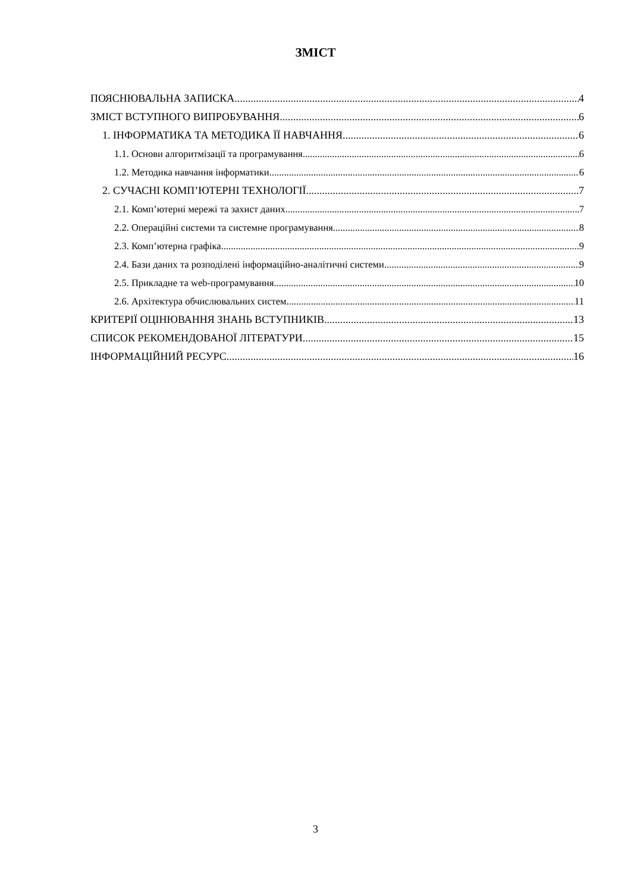ЗМІСТ
ПОЯСНЮВАЛЬНА ЗАПИСКА 4
ЗМІСТ ВСТУПНОГО ВИПРОБУВАННЯ 6
1. ІНФОРМАТИКА ТА МЕТОДИКА ЇЇ НАВЧАННЯ 6
1.1. Основи алгоритмізації та програмування 6
1.2. Методика навчання інформатики 6
2. СУЧАСНІ КОМП’ЮТЕРНІ ТЕХНОЛОГІЇ 7
2.1. Комп’ютерні мережі та захист даних 7
2.2. Операційні системи та системне програмування 8
2.3. Комп’ютерна графіка 9
2.4. Бази даних та розподілені інформаційно-аналітичні системи 9
2.5. Прикладне та web-програмування 10
2.6. Архітектура обчислювальних систем 11
КРИТЕРІЇ ОЦІНЮВАННЯ ЗНАНЬ ВСТУПНИКІВ 13
СПИСОК РЕКОМЕНДОВАНОЇ ЛІТЕРАТУРИ 15
ІНФОРМАЦІЙНИЙ РЕСУРС 16
3